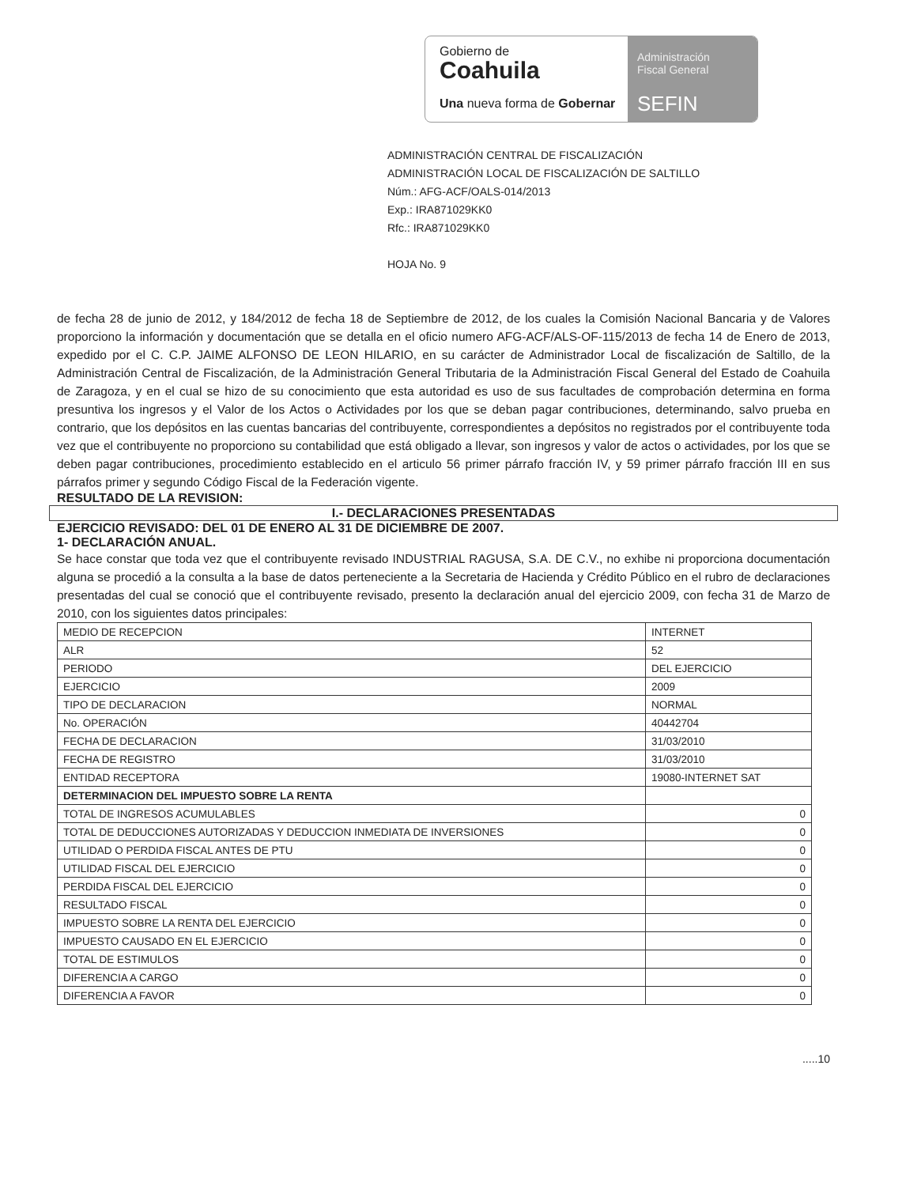Gobierno de
Coahuila
Una nueva forma de Gobernar
Administración
Fiscal General
SEFIN
ADMINISTRACIÓN CENTRAL DE FISCALIZACIÓN
ADMINISTRACIÓN LOCAL DE FISCALIZACIÓN DE SALTILLO
Núm.: AFG-ACF/OALS-014/2013
Exp.: IRA871029KK0
Rfc.: IRA871029KK0
HOJA No. 9
de fecha 28 de junio de 2012, y 184/2012 de fecha 18 de Septiembre de 2012, de los cuales la Comisión Nacional Bancaria y de Valores proporciono la información y documentación que se detalla en el oficio numero AFG-ACF/ALS-OF-115/2013 de fecha 14 de Enero de 2013, expedido por el C. C.P. JAIME ALFONSO DE LEON HILARIO, en su carácter de Administrador Local de fiscalización de Saltillo, de la Administración Central de Fiscalización, de la Administración General Tributaria de la Administración Fiscal General del Estado de Coahuila de Zaragoza, y en el cual se hizo de su conocimiento que esta autoridad es uso de sus facultades de comprobación determina en forma presuntiva los ingresos y el Valor de los Actos o Actividades por los que se deban pagar contribuciones, determinando, salvo prueba en contrario, que los depósitos en las cuentas bancarias del contribuyente, correspondientes a depósitos no registrados por el contribuyente toda vez que el contribuyente no proporciono su contabilidad que está obligado a llevar, son ingresos y valor de actos o actividades, por los que se deben pagar contribuciones, procedimiento establecido en el articulo 56 primer párrafo fracción IV, y 59 primer párrafo fracción III en sus párrafos primer y segundo Código Fiscal de la Federación vigente.
RESULTADO DE LA REVISION:
I.- DECLARACIONES PRESENTADAS
EJERCICIO REVISADO: DEL 01 DE ENERO AL 31 DE DICIEMBRE DE 2007.
1- DECLARACIÓN ANUAL.
Se hace constar que toda vez que el contribuyente revisado INDUSTRIAL RAGUSA, S.A. DE C.V., no exhibe ni proporciona documentación alguna se procedió a la consulta a la base de datos perteneciente a la Secretaria de Hacienda y Crédito Público en el rubro de declaraciones presentadas del cual se conoció que el contribuyente revisado, presento la declaración anual del ejercicio 2009, con fecha 31 de Marzo de 2010, con los siguientes datos principales:
| MEDIO DE RECEPCION | INTERNET |
| ALR | 52 |
| PERIODO | DEL EJERCICIO |
| EJERCICIO | 2009 |
| TIPO DE DECLARACION | NORMAL |
| No. OPERACIÓN | 40442704 |
| FECHA DE DECLARACION | 31/03/2010 |
| FECHA DE REGISTRO | 31/03/2010 |
| ENTIDAD RECEPTORA | 19080-INTERNET SAT |
| DETERMINACION DEL IMPUESTO SOBRE LA RENTA | |
| TOTAL DE INGRESOS ACUMULABLES | 0 |
| TOTAL DE DEDUCCIONES AUTORIZADAS Y DEDUCCION INMEDIATA DE INVERSIONES | 0 |
| UTILIDAD O PERDIDA FISCAL ANTES DE PTU | 0 |
| UTILIDAD FISCAL DEL EJERCICIO | 0 |
| PERDIDA FISCAL DEL EJERCICIO | 0 |
| RESULTADO FISCAL | 0 |
| IMPUESTO SOBRE LA RENTA DEL EJERCICIO | 0 |
| IMPUESTO CAUSADO EN EL EJERCICIO | 0 |
| TOTAL DE ESTIMULOS | 0 |
| DIFERENCIA A CARGO | 0 |
| DIFERENCIA A FAVOR | 0 |
.....10